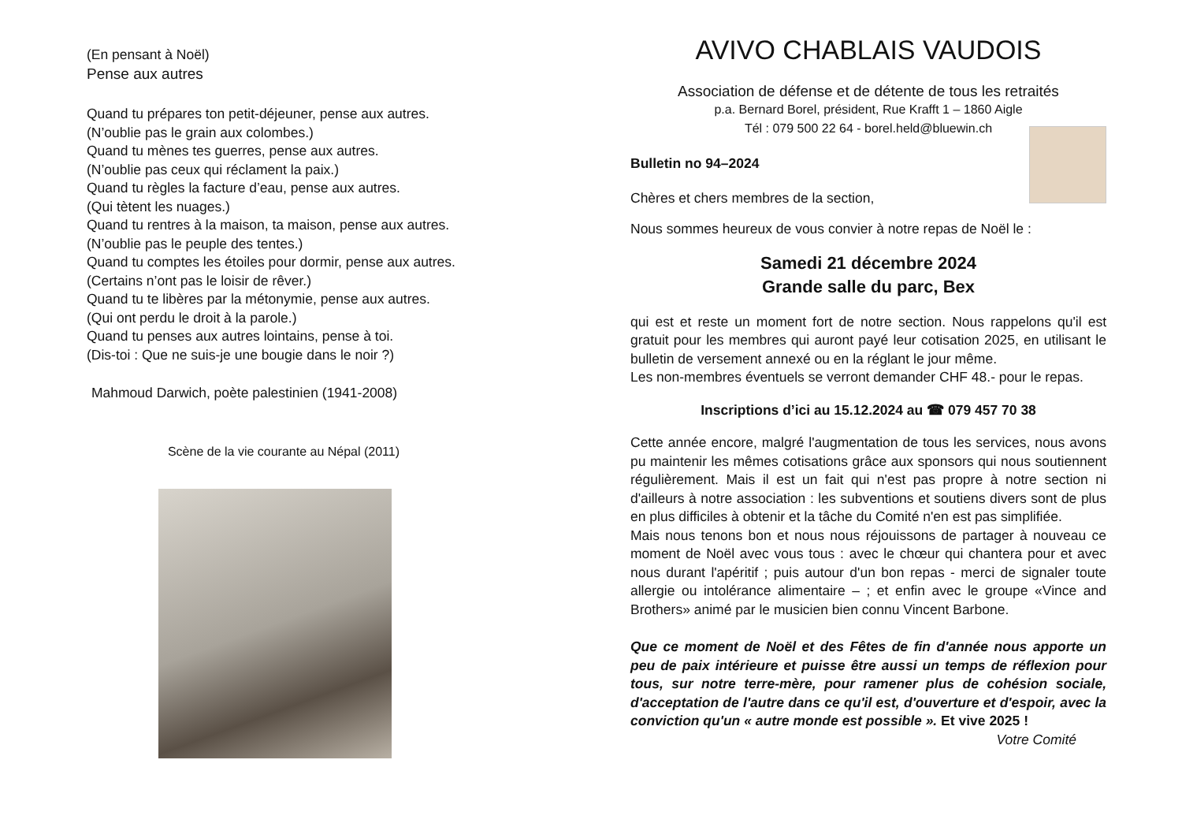(En pensant à Noël)
Pense aux autres
Quand tu prépares ton petit-déjeuner, pense aux autres.
(N’oublie pas le grain aux colombes.)
Quand tu mènes tes guerres, pense aux autres.
(N’oublie pas ceux qui réclament la paix.)
Quand tu règles la facture d’eau, pense aux autres.
(Qui tètent les nuages.)
Quand tu rentres à la maison, ta maison, pense aux autres.
(N’oublie pas le peuple des tentes.)
Quand tu comptes les étoiles pour dormir, pense aux autres.
(Certains n’ont pas le loisir de rêver.)
Quand tu te libères par la métonymie, pense aux autres.
(Qui ont perdu le droit à la parole.)
Quand tu penses aux autres lointains, pense à toi.
(Dis-toi : Que ne suis-je une bougie dans le noir ?)
Mahmoud Darwich, poète palestinien (1941-2008)
Scène de la vie courante au Népal (2011)
AVIVO CHABLAIS VAUDOIS
Association de défense et de détente de tous les retraités
p.a. Bernard Borel, président, Rue Krafft 1 – 1860 Aigle
Tél : 079 500 22 64 - borel.held@bluewin.ch
Bulletin no 94–2024
Chères et chers membres de la section,
Nous sommes heureux de vous convier à notre repas de Noël le :
Samedi 21 décembre 2024
Grande salle du parc, Bex
qui est et reste un moment fort de notre section. Nous rappelons qu'il est gratuit pour les membres qui auront payé leur cotisation 2025, en utilisant le bulletin de versement annexé ou en la réglant le jour même.
Les non-membres éventuels se verront demander CHF 48.- pour le repas.
Inscriptions d’ici au 15.12.2024 au ☎ 079 457 70 38
Cette année encore, malgré l'augmentation de tous les services, nous avons pu maintenir les mêmes cotisations grâce aux sponsors qui nous soutiennent régulièrement. Mais il est un fait qui n'est pas propre à notre section ni d'ailleurs à notre association : les subventions et soutiens divers sont de plus en plus difficiles à obtenir et la tâche du Comité n'en est pas simplifiée.
Mais nous tenons bon et nous nous réjouissons de partager à nouveau ce moment de Noël avec vous tous : avec le chœur qui chantera pour et avec nous durant l'apéritif ; puis autour d'un bon repas - merci de signaler toute allergie ou intolérance alimentaire – ; et enfin avec le groupe «Vince and Brothers» animé par le musicien bien connu Vincent Barbone.
Que ce moment de Noël et des Fêtes de fin d'année nous apporte un peu de paix intérieure et puisse être aussi un temps de réflexion pour tous, sur notre terre-mère, pour ramener plus de cohésion sociale, d'acceptation de l'autre dans ce qu'il est, d'ouverture et d'espoir, avec la conviction qu'un « autre monde est possible ». Et vive 2025 !
Votre Comité